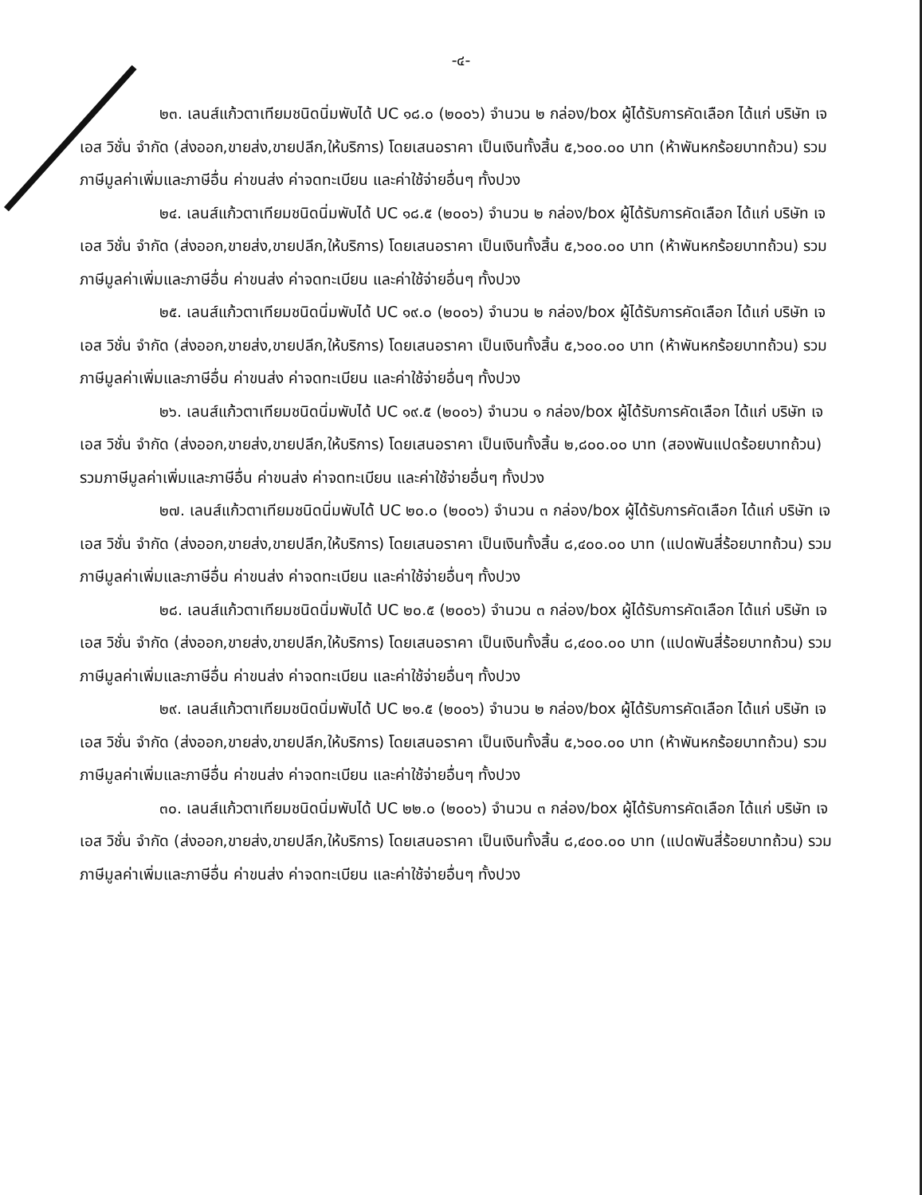-๔-
๒๓. เลนส์แก้วตาเทียมชนิดนิ่มพับได้ UC ๑๘.๐ (๒๐๐๖) จำนวน ๒ กล่อง/box ผู้ได้รับการคัดเลือก ได้แก่ บริษัท เจ เอส วิชั่น จำกัด (ส่งออก,ขายส่ง,ขายปลีก,ให้บริการ) โดยเสนอราคา เป็นเงินทั้งสิ้น ๕,๖๐๐.๐๐ บาท (ห้าพันหกร้อยบาทถ้วน) รวมภาษีมูลค่าเพิ่มและภาษีอื่น ค่าขนส่ง ค่าจดทะเบียน และค่าใช้จ่ายอื่นๆ ทั้งปวง
๒๔. เลนส์แก้วตาเทียมชนิดนิ่มพับได้ UC ๑๘.๕ (๒๐๐๖) จำนวน ๒ กล่อง/box ผู้ได้รับการคัดเลือก ได้แก่ บริษัท เจ เอส วิชั่น จำกัด (ส่งออก,ขายส่ง,ขายปลีก,ให้บริการ) โดยเสนอราคา เป็นเงินทั้งสิ้น ๕,๖๐๐.๐๐ บาท (ห้าพันหกร้อยบาทถ้วน) รวมภาษีมูลค่าเพิ่มและภาษีอื่น ค่าขนส่ง ค่าจดทะเบียน และค่าใช้จ่ายอื่นๆ ทั้งปวง
๒๕. เลนส์แก้วตาเทียมชนิดนิ่มพับได้ UC ๑๙.๐ (๒๐๐๖) จำนวน ๒ กล่อง/box ผู้ได้รับการคัดเลือก ได้แก่ บริษัท เจ เอส วิชั่น จำกัด (ส่งออก,ขายส่ง,ขายปลีก,ให้บริการ) โดยเสนอราคา เป็นเงินทั้งสิ้น ๕,๖๐๐.๐๐ บาท (ห้าพันหกร้อยบาทถ้วน) รวมภาษีมูลค่าเพิ่มและภาษีอื่น ค่าขนส่ง ค่าจดทะเบียน และค่าใช้จ่ายอื่นๆ ทั้งปวง
๒๖. เลนส์แก้วตาเทียมชนิดนิ่มพับได้ UC ๑๙.๕ (๒๐๐๖) จำนวน ๑ กล่อง/box ผู้ได้รับการคัดเลือก ได้แก่ บริษัท เจ เอส วิชั่น จำกัด (ส่งออก,ขายส่ง,ขายปลีก,ให้บริการ) โดยเสนอราคา เป็นเงินทั้งสิ้น ๒,๘๐๐.๐๐ บาท (สองพันแปดร้อยบาทถ้วน) รวมภาษีมูลค่าเพิ่มและภาษีอื่น ค่าขนส่ง ค่าจดทะเบียน และค่าใช้จ่ายอื่นๆ ทั้งปวง
๒๗. เลนส์แก้วตาเทียมชนิดนิ่มพับได้ UC ๒๐.๐ (๒๐๐๖) จำนวน ๓ กล่อง/box ผู้ได้รับการคัดเลือก ได้แก่ บริษัท เจ เอส วิชั่น จำกัด (ส่งออก,ขายส่ง,ขายปลีก,ให้บริการ) โดยเสนอราคา เป็นเงินทั้งสิ้น ๘,๔๐๐.๐๐ บาท (แปดพันสี่ร้อยบาทถ้วน) รวมภาษีมูลค่าเพิ่มและภาษีอื่น ค่าขนส่ง ค่าจดทะเบียน และค่าใช้จ่ายอื่นๆ ทั้งปวง
๒๘. เลนส์แก้วตาเทียมชนิดนิ่มพับได้ UC ๒๐.๕ (๒๐๐๖) จำนวน ๓ กล่อง/box ผู้ได้รับการคัดเลือก ได้แก่ บริษัท เจ เอส วิชั่น จำกัด (ส่งออก,ขายส่ง,ขายปลีก,ให้บริการ) โดยเสนอราคา เป็นเงินทั้งสิ้น ๘,๔๐๐.๐๐ บาท (แปดพันสี่ร้อยบาทถ้วน) รวมภาษีมูลค่าเพิ่มและภาษีอื่น ค่าขนส่ง ค่าจดทะเบียน และค่าใช้จ่ายอื่นๆ ทั้งปวง
๒๙. เลนส์แก้วตาเทียมชนิดนิ่มพับได้ UC ๒๑.๕ (๒๐๐๖) จำนวน ๒ กล่อง/box ผู้ได้รับการคัดเลือก ได้แก่ บริษัท เจ เอส วิชั่น จำกัด (ส่งออก,ขายส่ง,ขายปลีก,ให้บริการ) โดยเสนอราคา เป็นเงินทั้งสิ้น ๕,๖๐๐.๐๐ บาท (ห้าพันหกร้อยบาทถ้วน) รวมภาษีมูลค่าเพิ่มและภาษีอื่น ค่าขนส่ง ค่าจดทะเบียน และค่าใช้จ่ายอื่นๆ ทั้งปวง
๓๐. เลนส์แก้วตาเทียมชนิดนิ่มพับได้ UC ๒๒.๐ (๒๐๐๖) จำนวน ๓ กล่อง/box ผู้ได้รับการคัดเลือก ได้แก่ บริษัท เจ เอส วิชั่น จำกัด (ส่งออก,ขายส่ง,ขายปลีก,ให้บริการ) โดยเสนอราคา เป็นเงินทั้งสิ้น ๘,๔๐๐.๐๐ บาท (แปดพันสี่ร้อยบาทถ้วน) รวมภาษีมูลค่าเพิ่มและภาษีอื่น ค่าขนส่ง ค่าจดทะเบียน และค่าใช้จ่ายอื่นๆ ทั้งปวง